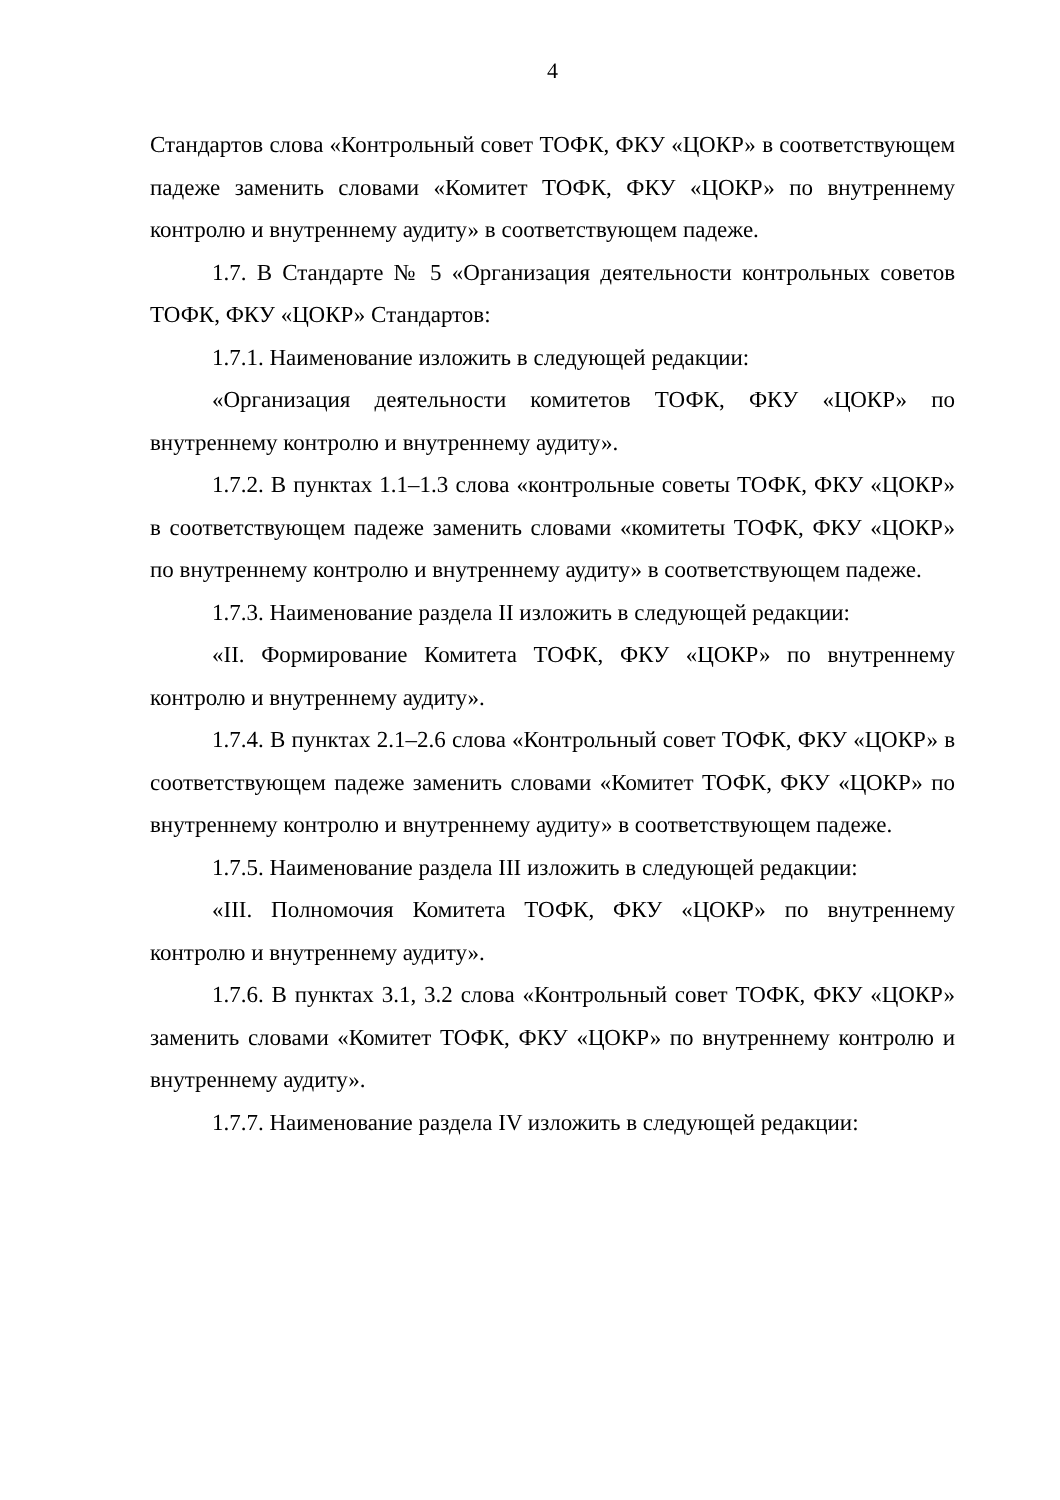4
Стандартов слова «Контрольный совет ТОФК, ФКУ «ЦОКР» в соответствующем падеже заменить словами «Комитет ТОФК, ФКУ «ЦОКР» по внутреннему контролю и внутреннему аудиту» в соответствующем падеже.
1.7. В Стандарте № 5 «Организация деятельности контрольных советов ТОФК, ФКУ «ЦОКР» Стандартов:
1.7.1. Наименование изложить в следующей редакции:
«Организация деятельности комитетов ТОФК, ФКУ «ЦОКР» по внутреннему контролю и внутреннему аудиту».
1.7.2. В пунктах 1.1–1.3 слова «контрольные советы ТОФК, ФКУ «ЦОКР» в соответствующем падеже заменить словами «комитеты ТОФК, ФКУ «ЦОКР» по внутреннему контролю и внутреннему аудиту» в соответствующем падеже.
1.7.3. Наименование раздела II изложить в следующей редакции:
«II. Формирование Комитета ТОФК, ФКУ «ЦОКР» по внутреннему контролю и внутреннему аудиту».
1.7.4. В пунктах 2.1–2.6 слова «Контрольный совет ТОФК, ФКУ «ЦОКР» в соответствующем падеже заменить словами «Комитет ТОФК, ФКУ «ЦОКР» по внутреннему контролю и внутреннему аудиту» в соответствующем падеже.
1.7.5. Наименование раздела III изложить в следующей редакции:
«III. Полномочия Комитета ТОФК, ФКУ «ЦОКР» по внутреннему контролю и внутреннему аудиту».
1.7.6. В пунктах 3.1, 3.2 слова «Контрольный совет ТОФК, ФКУ «ЦОКР» заменить словами «Комитет ТОФК, ФКУ «ЦОКР» по внутреннему контролю и внутреннему аудиту».
1.7.7. Наименование раздела IV изложить в следующей редакции: